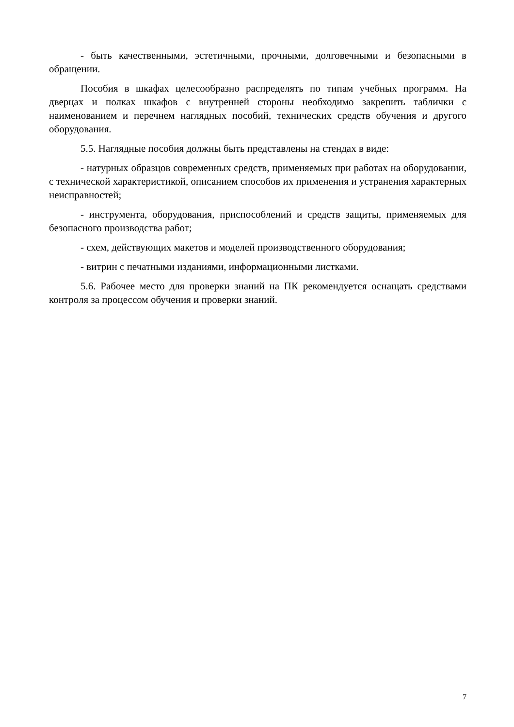- быть качественными, эстетичными, прочными, долговечными и безопасными в обращении.
Пособия в шкафах целесообразно распределять по типам учебных программ. На дверцах и полках шкафов с внутренней стороны необходимо закрепить таблички с наименованием и перечнем наглядных пособий, технических средств обучения и другого оборудования.
5.5. Наглядные пособия должны быть представлены на стендах в виде:
- натурных образцов современных средств, применяемых при работах на оборудовании, с технической характеристикой, описанием способов их применения и устранения характерных неисправностей;
- инструмента, оборудования, приспособлений и средств защиты, применяемых для безопасного производства работ;
- схем, действующих макетов и моделей производственного оборудования;
- витрин с печатными изданиями, информационными листками.
5.6. Рабочее место для проверки знаний на ПК рекомендуется оснащать средствами контроля за процессом обучения и проверки знаний.
7